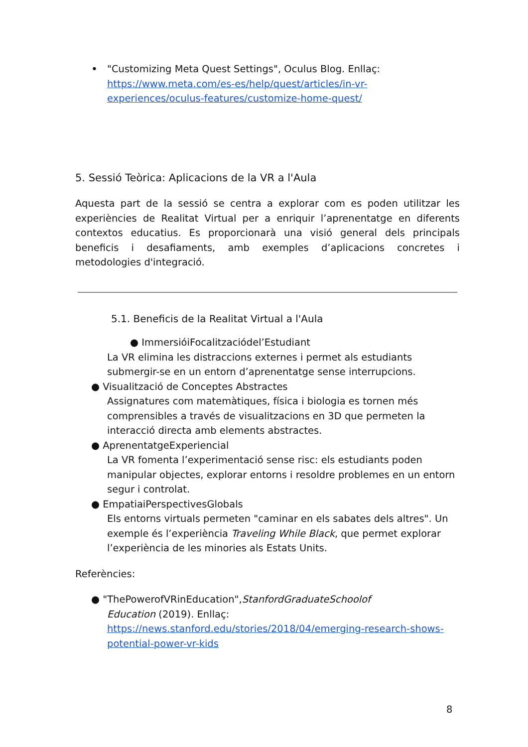• "Customizing Meta Quest Settings", Oculus Blog. Enllaç:
https://www.meta.com/es-es/help/quest/articles/in-vr-experiences/oculus-features/customize-home-quest/
5. Sessió Teòrica: Aplicacions de la VR a l'Aula
Aquesta part de la sessió se centra a explorar com es poden utilitzar les experiències de Realitat Virtual per a enriquir l’aprenentatge en diferents contextos educatius. Es proporcionarà una visió general dels principals beneficis i desafiaments, amb exemples d’aplicacions concretes i metodologies d'integració.
5.1. Beneficis de la Realitat Virtual a l'Aula
● ImmersióiFocalitzaciódel’Estudiant
La VR elimina les distraccions externes i permet als estudiants submergir-se en un entorn d’aprenentatge sense interrupcions.
● Visualització de Conceptes Abstractes
Assignatures com matemàtiques, física i biologia es tornen més comprensibles a través de visualitzacions en 3D que permeten la interacció directa amb elements abstractes.
● AprenentatgeExperiencial
La VR fomenta l’experimentació sense risc: els estudiants poden manipular objectes, explorar entorns i resoldre problemes en un entorn segur i controlat.
● EmpatiaiPerspectivesGlobals
Els entorns virtuals permeten "caminar en els sabates dels altres". Un exemple és l’experiència Traveling While Black, que permet explorar l’experiència de les minories als Estats Units.
Referències:
● "ThePowerofVRinEducation",StanfordGraduateSchoolof
Education (2019). Enllaç:
https://news.stanford.edu/stories/2018/04/emerging-research-shows-potential-power-vr-kids
8